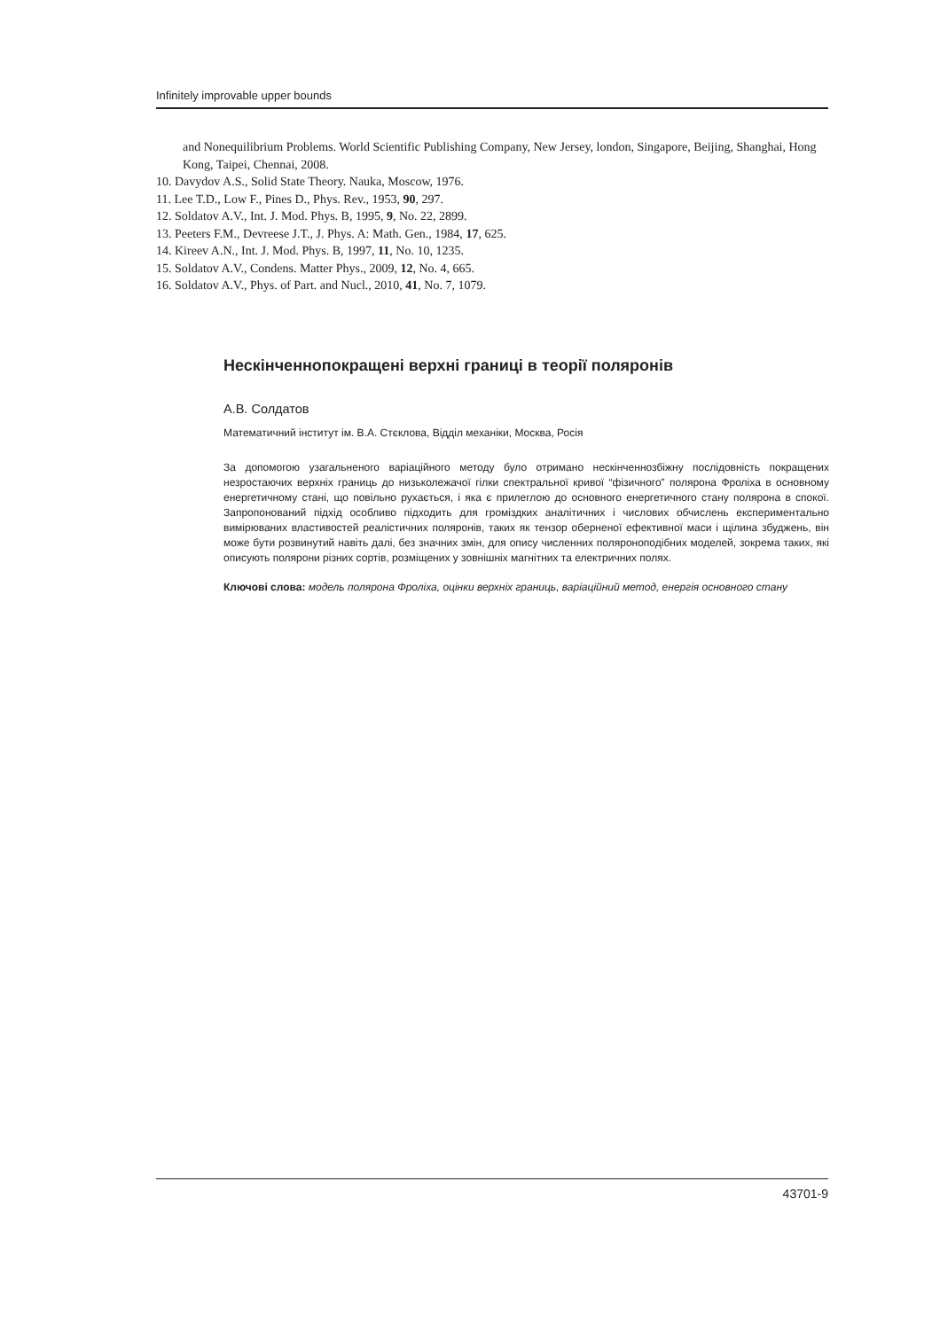Infinitely improvable upper bounds
and Nonequilibrium Problems. World Scientific Publishing Company, New Jersey, london, Singapore, Beijing, Shanghai, Hong Kong, Taipei, Chennai, 2008.
10. Davydov A.S., Solid State Theory. Nauka, Moscow, 1976.
11. Lee T.D., Low F., Pines D., Phys. Rev., 1953, 90, 297.
12. Soldatov A.V., Int. J. Mod. Phys. B, 1995, 9, No. 22, 2899.
13. Peeters F.M., Devreese J.T., J. Phys. A: Math. Gen., 1984, 17, 625.
14. Kireev A.N., Int. J. Mod. Phys. B, 1997, 11, No. 10, 1235.
15. Soldatov A.V., Condens. Matter Phys., 2009, 12, No. 4, 665.
16. Soldatov A.V., Phys. of Part. and Nucl., 2010, 41, No. 7, 1079.
Нескінченнопокращені верхні границі в теорії поляронів
А.В. Солдатов
Математичний інститут ім. В.А. Стєклова, Відділ механіки, Москва, Росія
За допомогою узагальненого варіаційного методу було отримано нескінченнозбіжну послідовність покращених незростаючих верхніх границь до низьколежачої гілки спектральної кривої “фізичного” полярона Фроліха в основному енергетичному стані, що повільно рухається, і яка є прилеглою до основного енергетичного стану полярона в спокої. Запропонований підхід особливо підходить для громіздких аналітичних і числових обчислень експериментально вимірюваних властивостей реалістичних поляронів, таких як тензор оберненої ефективної маси і щілина збуджень, він може бути розвинутий навіть далі, без значних змін, для опису численних поляроноподібних моделей, зокрема таких, які описують полярони різних сортів, розміщених у зовнішніх магнітних та електричних полях.
Ключові слова: модель полярона Фроліха, оцінки верхніх границь, варіаційний метод, енергія основного стану
43701-9